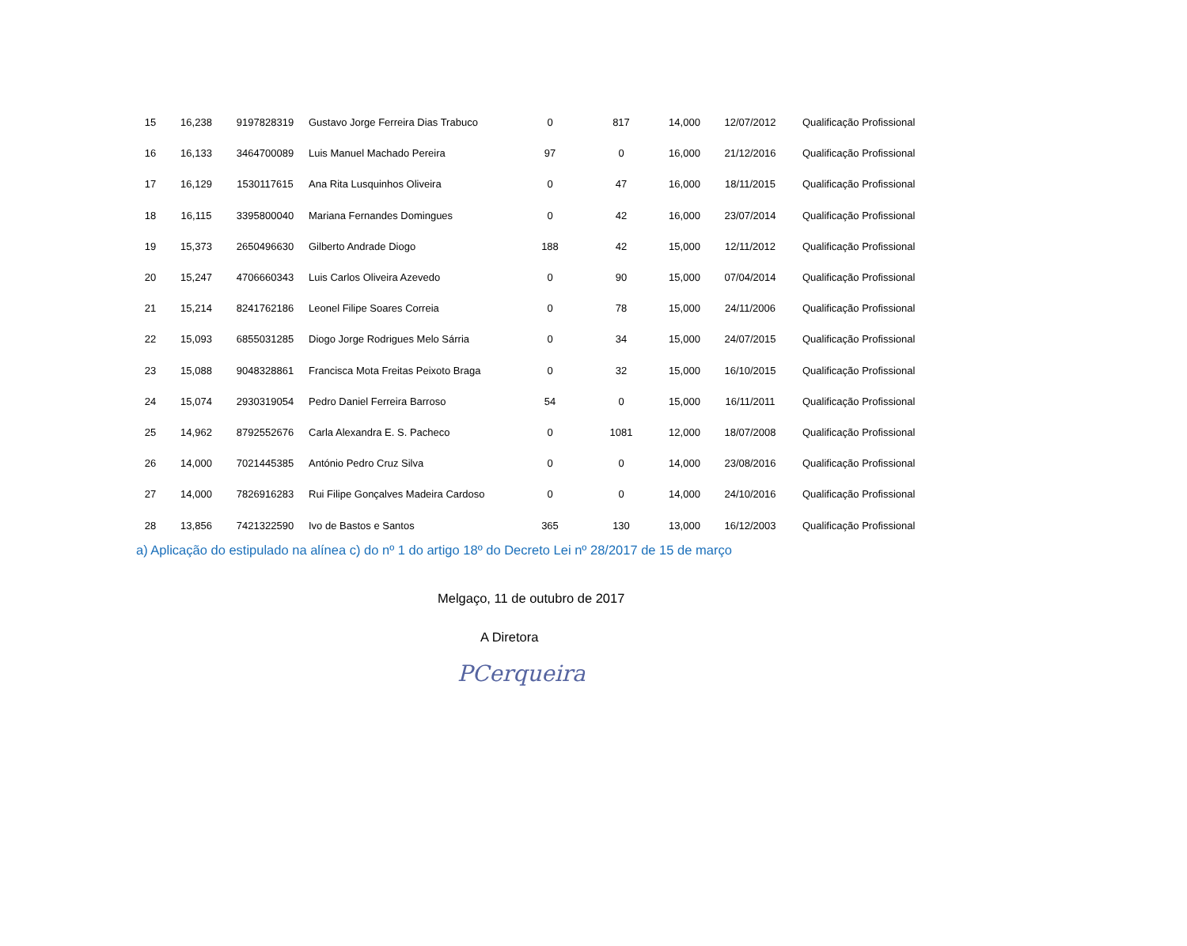| 15 | 16,238 | 9197828319 | Gustavo Jorge Ferreira Dias Trabuco | 0 | 817 | 14,000 | 12/07/2012 | Qualificação Profissional |
| 16 | 16,133 | 3464700089 | Luis Manuel Machado Pereira | 97 | 0 | 16,000 | 21/12/2016 | Qualificação Profissional |
| 17 | 16,129 | 1530117615 | Ana Rita Lusquinhos Oliveira | 0 | 47 | 16,000 | 18/11/2015 | Qualificação Profissional |
| 18 | 16,115 | 3395800040 | Mariana Fernandes Domingues | 0 | 42 | 16,000 | 23/07/2014 | Qualificação Profissional |
| 19 | 15,373 | 2650496630 | Gilberto Andrade Diogo | 188 | 42 | 15,000 | 12/11/2012 | Qualificação Profissional |
| 20 | 15,247 | 4706660343 | Luis Carlos Oliveira Azevedo | 0 | 90 | 15,000 | 07/04/2014 | Qualificação Profissional |
| 21 | 15,214 | 8241762186 | Leonel Filipe Soares Correia | 0 | 78 | 15,000 | 24/11/2006 | Qualificação Profissional |
| 22 | 15,093 | 6855031285 | Diogo Jorge Rodrigues Melo Sárria | 0 | 34 | 15,000 | 24/07/2015 | Qualificação Profissional |
| 23 | 15,088 | 9048328861 | Francisca Mota Freitas Peixoto Braga | 0 | 32 | 15,000 | 16/10/2015 | Qualificação Profissional |
| 24 | 15,074 | 2930319054 | Pedro Daniel Ferreira Barroso | 54 | 0 | 15,000 | 16/11/2011 | Qualificação Profissional |
| 25 | 14,962 | 8792552676 | Carla Alexandra E. S. Pacheco | 0 | 1081 | 12,000 | 18/07/2008 | Qualificação Profissional |
| 26 | 14,000 | 7021445385 | António Pedro Cruz Silva | 0 | 0 | 14,000 | 23/08/2016 | Qualificação Profissional |
| 27 | 14,000 | 7826916283 | Rui Filipe Gonçalves Madeira Cardoso | 0 | 0 | 14,000 | 24/10/2016 | Qualificação Profissional |
| 28 | 13,856 | 7421322590 | Ivo de Bastos e Santos | 365 | 130 | 13,000 | 16/12/2003 | Qualificação Profissional |
a) Aplicação do estipulado na alínea c) do nº 1 do artigo 18º do Decreto Lei nº 28/2017 de 15 de março
Melgaço, 11 de outubro de 2017
A Diretora
PCerqueira